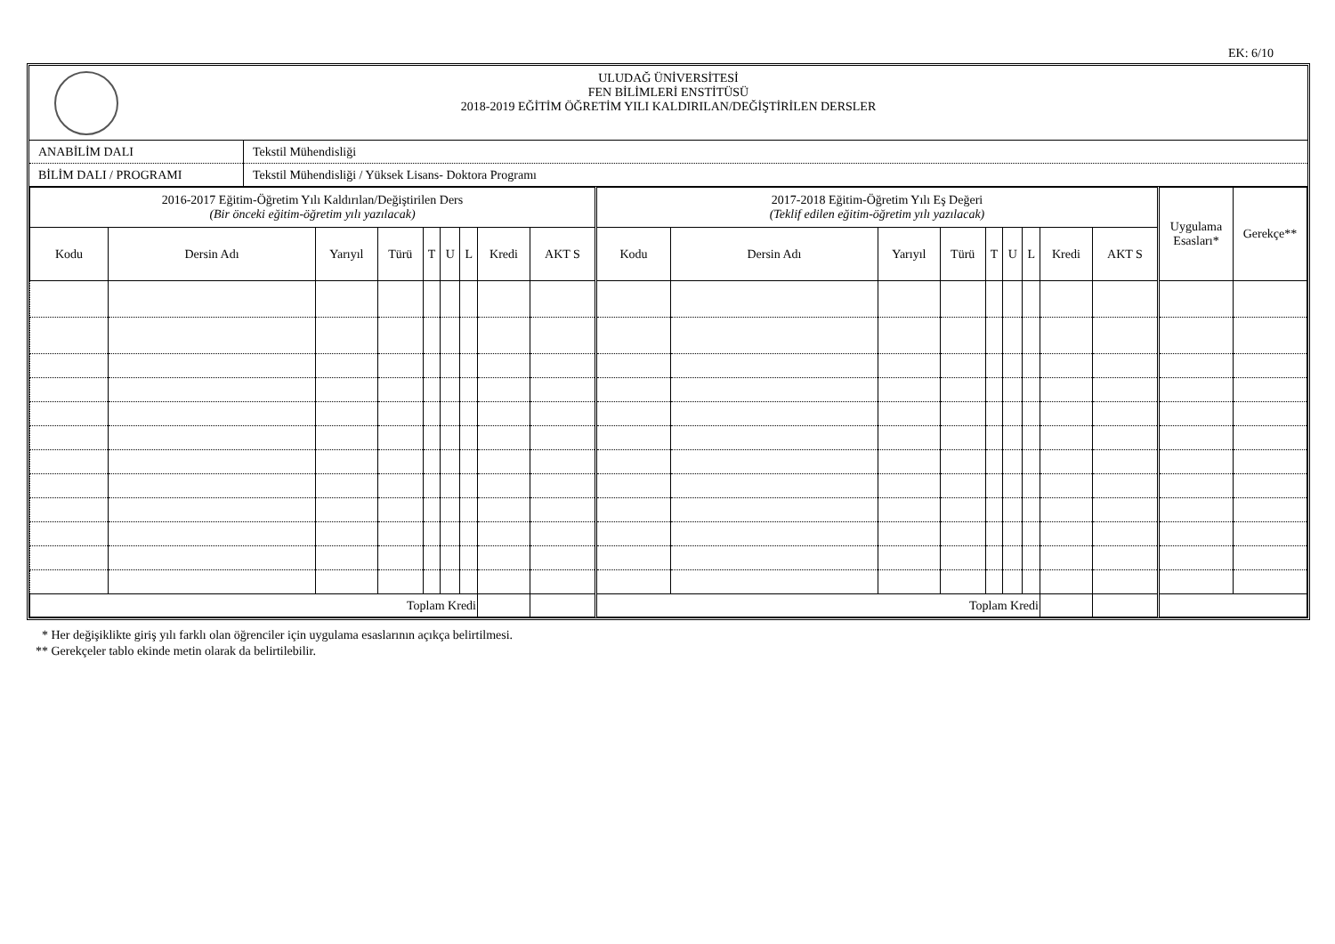EK: 6/10
ULUDAĞ ÜNİVERSİTESİ
FEN BİLİMLERİ ENSTİTÜSÜ
2018-2019 EĞİTİM ÖĞRETİM YILI KALDIRILAN/DEĞİŞTİRİLEN DERSLER
| ANABİLİM DALI | Tekstil Mühendisliği |
| BİLİM DALI / PROGRAMI | Tekstil Mühendisliği / Yüksek Lisans- Doktora Programı |
| 2016-2017 Eğitim-Öğretim Yılı Kaldırılan/Değiştirilen Ders (Bir önceki eğitim-öğretim yılı yazılacak) | | | | | | | | | 2017-2018 Eğitim-Öğretim Yılı Eş Değeri (Teklif edilen eğitim-öğretim yılı yazılacak) | | | | | | | | | Uygulama Esasları* | Gerekçe** |
| --- | --- | --- | --- | --- | --- | --- | --- | --- | --- | --- | --- | --- | --- | --- | --- | --- | --- | --- | --- |
| Kodu | Dersin Adı | Yarıyıl | Türü | T | U | L | Kredi | AKT S | Kodu | Dersin Adı | Yarıyıl | Türü | T | U | L | Kredi | AKT S | | |
| Toplam Kredi | | | | | | | | | Toplam Kredi | | | | | | | | | | |
* Her değişiklikte giriş yılı farklı olan öğrenciler için uygulama esaslarının açıkça belirtilmesi.
** Gerekçeler tablo ekinde metin olarak da belirtilebilir.